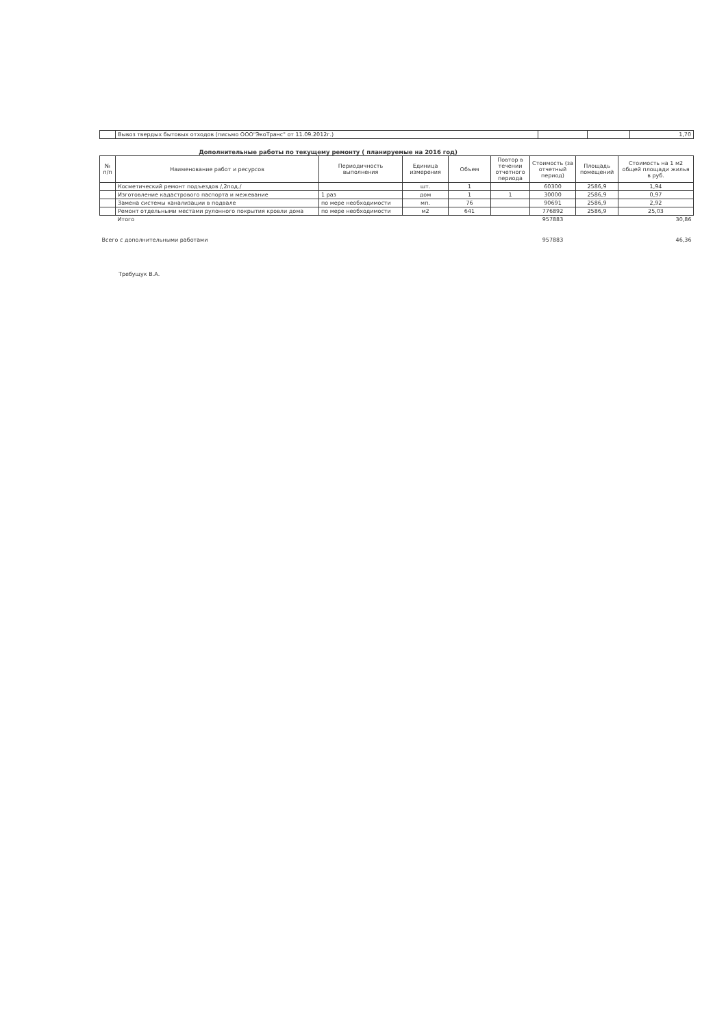| | Вывоз твердых бытовых отходов (письмо ООО"ЭкоТранс" от 11.09.2012г.) | | | 1,70 |
Дополнительные работы по текущему ремонту ( планируемые на 2016 год)
| № п/п | Наименование работ и ресурсов | Периодичность выполнения | Единица измерения | Объем | Повтор в течении отчетного периода | Стоимость (за отчетный период) | Площадь помещений | Стоимость на 1 м2 общей площади жилья в руб. |
| --- | --- | --- | --- | --- | --- | --- | --- | --- |
| | Косметический ремонт подъездов /,2под./ | | шт. | 1 | | 60300 | 2586,9 | 1,94 |
| | Изготовление кадастрового паспорта и межевание | 1 раз | дом | 1 | 1 | 30000 | 2586,9 | 0,97 |
| | Замена системы канализации в подвале | по мере необходимости | мп. | 76 | | 90691 | 2586,9 | 2,92 |
| | Ремонт отдельными местами рулонного покрытия кровли дома | по мере необходимости | м2 | 641 | | 776892 | 2586,9 | 25,03 |
| | Итого | | | | | 957883 | | 30,86 |
| Всего с дополнительными работами | | | | | | 957883 | | 46,36 |
Требущук В.А.